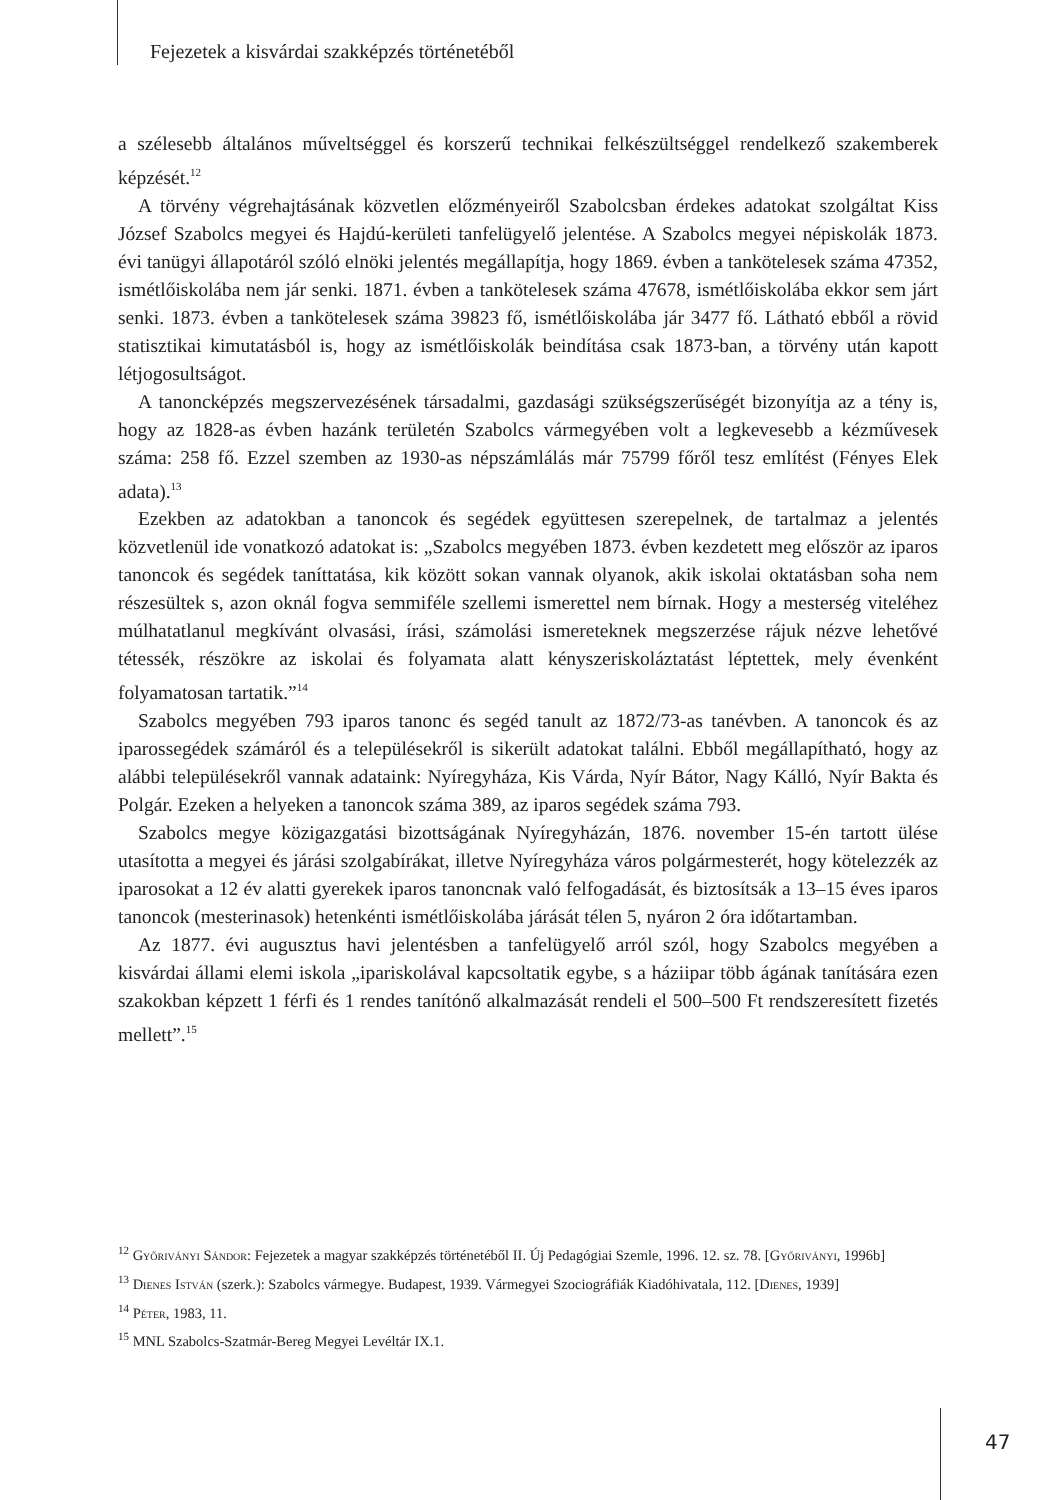Fejezetek a kisvárdai szakképzés történetéből
a szélesebb általános műveltséggel és korszerű technikai felkészültséggel rendelkező szakemberek képzését.<sup>12</sup>
A törvény végrehajtásának közvetlen előzményeiről Szabolcsban érdekes adatokat szolgáltat Kiss József Szabolcs megyei és Hajdú-kerületi tanfelügyelő jelentése. A Szabolcs megyei népiskolák 1873. évi tanügyi állapotáról szóló elnöki jelentés megállapítja, hogy 1869. évben a tankötelesek száma 47352, ismétlőiskolába nem jár senki. 1871. évben a tankötelesek száma 47678, ismétlőiskolába ekkor sem járt senki. 1873. évben a tankötelesek száma 39823 fő, ismétlőiskolába jár 3477 fő. Látható ebből a rövid statisztikai kimutatásból is, hogy az ismétlőiskolák beindítása csak 1873-ban, a törvény után kapott létjogosultságot.
A tanoncképzés megszervezésének társadalmi, gazdasági szükségszerűségét bizonyítja az a tény is, hogy az 1828-as évben hazánk területén Szabolcs vármegyében volt a legkevesebb a kézművesek száma: 258 fő. Ezzel szemben az 1930-as népszámlálás már 75799 főről tesz említést (Fényes Elek adata).<sup>13</sup>
Ezekben az adatokban a tanoncok és segédek együttesen szerepelnek, de tartalmaz a jelentés közvetlenül ide vonatkozó adatokat is: „Szabolcs megyében 1873. évben kezdetett meg először az iparos tanoncok és segédek taníttatása, kik között sokan vannak olyanok, akik iskolai oktatásban soha nem részesültek s, azon oknál fogva semmiféle szellemi ismerettel nem bírnak. Hogy a mesterség viteléhez múlhatatlanul megkívánt olvasási, írási, számolási ismereteknek megszerzése rájuk nézve lehetővé tétessék, részökre az iskolai és folyamata alatt kényszeriskoláztatást léptettek, mely évenként folyamatosan tartatik.”<sup>14</sup>
Szabolcs megyében 793 iparos tanonc és segéd tanult az 1872/73-as tanévben. A tanoncok és az iparossegédek számáról és a településekről is sikerült adatokat találni. Ebből megállapítható, hogy az alábbi településekről vannak adataink: Nyíregyháza, Kis Várda, Nyír Bátor, Nagy Kálló, Nyír Bakta és Polgár. Ezeken a helyeken a tanoncok száma 389, az iparos segédek száma 793.
Szabolcs megye közigazgatási bizottságának Nyíregyházán, 1876. november 15-én tartott ülése utasította a megyei és járási szolgabírákat, illetve Nyíregyháza város polgármesterét, hogy kötelezzék az iparosokat a 12 év alatti gyerekek iparos tanoncnak való felfogadását, és biztosítsák a 13–15 éves iparos tanoncok (mesterinasok) hetenkénti ismétlőiskolába járását télen 5, nyáron 2 óra időtartamban.
Az 1877. évi augusztus havi jelentésben a tanfelügyelő arról szól, hogy Szabolcs megyében a kisvárdai állami elemi iskola „ipariskolával kapcsoltatik egybe, s a háziipar több ágának tanítására ezen szakokban képzett 1 férfi és 1 rendes tanítónő alkalmazását rendeli el 500–500 Ft rendszeresített fizetés mellett”.<sup>15</sup>
<sup>12</sup> Győriványi Sándor: Fejezetek a magyar szakképzés történetéből II. Új Pedagógiai Szemle, 1996. 12. sz. 78. [Győriványi, 1996b]
<sup>13</sup> Dienes István (szerk.): Szabolcs vármegye. Budapest, 1939. Vármegyei Szociográfiák Kiadóhivatala, 112. [Dienes, 1939]
<sup>14</sup> Péter, 1983, 11.
<sup>15</sup> MNL Szabolcs-Szatmár-Bereg Megyei Levéltár IX.1.
47